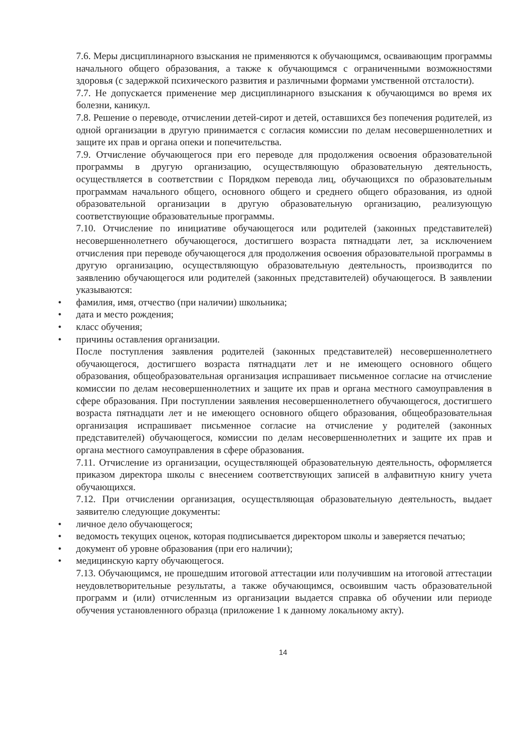7.6. Меры дисциплинарного взыскания не применяются к обучающимся, осваивающим программы начального общего образования, а также к обучающимся с ограниченными возможностями здоровья (с задержкой психического развития и различными формами умственной отсталости).
7.7. Не допускается применение мер дисциплинарного взыскания к обучающимся во время их болезни, каникул.
7.8. Решение о переводе, отчислении детей-сирот и детей, оставшихся без попечения родителей, из одной организации в другую принимается с согласия комиссии по делам несовершеннолетних и защите их прав и органа опеки и попечительства.
7.9. Отчисление обучающегося при его переводе для продолжения освоения образовательной программы в другую организацию, осуществляющую образовательную деятельность, осуществляется в соответствии с Порядком перевода лиц, обучающихся по образовательным программам начального общего, основного общего и среднего общего образования, из одной образовательной организации в другую образовательную организацию, реализующую соответствующие образовательные программы.
7.10. Отчисление по инициативе обучающегося или родителей (законных представителей) несовершеннолетнего обучающегося, достигшего возраста пятнадцати лет, за исключением отчисления при переводе обучающегося для продолжения освоения образовательной программы в другую организацию, осуществляющую образовательную деятельность, производится по заявлению обучающегося или родителей (законных представителей) обучающегося. В заявлении указываются:
• фамилия, имя, отчество (при наличии) школьника;
• дата и место рождения;
• класс обучения;
• причины оставления организации.
После поступления заявления родителей (законных представителей) несовершеннолетнего обучающегося, достигшего возраста пятнадцати лет и не имеющего основного общего образования, общеобразовательная организация испрашивает письменное согласие на отчисление комиссии по делам несовершеннолетних и защите их прав и органа местного самоуправления в сфере образования. При поступлении заявления несовершеннолетнего обучающегося, достигшего возраста пятнадцати лет и не имеющего основного общего образования, общеобразовательная организация испрашивает письменное согласие на отчисление у родителей (законных представителей) обучающегося, комиссии по делам несовершеннолетних и защите их прав и органа местного самоуправления в сфере образования.
7.11. Отчисление из организации, осуществляющей образовательную деятельность, оформляется приказом директора школы с внесением соответствующих записей в алфавитную книгу учета обучающихся.
7.12. При отчислении организация, осуществляющая образовательную деятельность, выдает заявителю следующие документы:
• личное дело обучающегося;
• ведомость текущих оценок, которая подписывается директором школы и заверяется печатью;
• документ об уровне образования (при его наличии);
• медицинскую карту обучающегося.
7.13. Обучающимся, не прошедшим итоговой аттестации или получившим на итоговой аттестации неудовлетворительные результаты, а также обучающимся, освоившим часть образовательной программ и (или) отчисленным из организации выдается справка об обучении или периоде обучения установленного образца (приложение 1 к данному локальному акту).
14